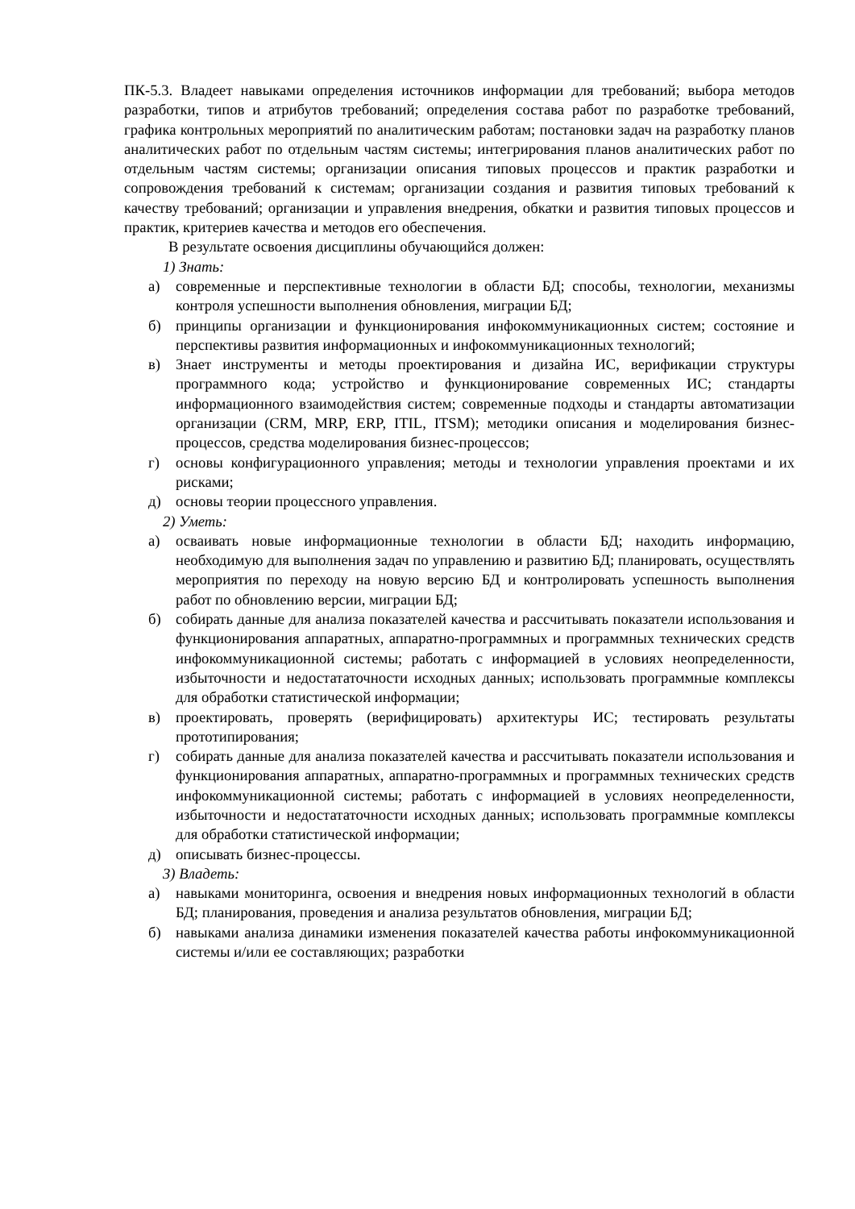ПК-5.3. Владеет навыками определения источников информации для требований; выбора методов разработки, типов и атрибутов требований; определения состава работ по разработке требований, графика контрольных мероприятий по аналитическим работам; постановки задач на разработку планов аналитических работ по отдельным частям системы; интегрирования планов аналитических работ по отдельным частям системы; организации описания типовых процессов и практик разработки и сопровождения требований к системам; организации создания и развития типовых требований к качеству требований; организации и управления внедрения, обкатки и развития типовых процессов и практик, критериев качества и методов его обеспечения.
В результате освоения дисциплины обучающийся должен:
1) Знать:
а) современные и перспективные технологии в области БД; способы, технологии, механизмы контроля успешности выполнения обновления, миграции БД;
б) принципы организации и функционирования инфокоммуникационных систем; состояние и перспективы развития информационных и инфокоммуникационных технологий;
в) Знает инструменты и методы проектирования и дизайна ИС, верификации структуры программного кода; устройство и функционирование современных ИС; стандарты информационного взаимодействия систем; современные подходы и стандарты автоматизации организации (CRM, MRP, ERP, ITIL, ITSM); методики описания и моделирования бизнес-процессов, средства моделирования бизнес-процессов;
г) основы конфигурационного управления; методы и технологии управления проектами и их рисками;
д) основы теории процессного управления.
2) Уметь:
а) осваивать новые информационные технологии в области БД; находить информацию, необходимую для выполнения задач по управлению и развитию БД; планировать, осуществлять мероприятия по переходу на новую версию БД и контролировать успешность выполнения работ по обновлению версии, миграции БД;
б) собирать данные для анализа показателей качества и рассчитывать показатели использования и функционирования аппаратных, аппаратно-программных и программных технических средств инфокоммуникационной системы; работать с информацией в условиях неопределенности, избыточности и недостататочности исходных данных; использовать программные комплексы для обработки статистической информации;
в) проектировать, проверять (верифицировать) архитектуры ИС; тестировать результаты прототипирования;
г) собирать данные для анализа показателей качества и рассчитывать показатели использования и функционирования аппаратных, аппаратно-программных и программных технических средств инфокоммуникационной системы; работать с информацией в условиях неопределенности, избыточности и недостататочности исходных данных; использовать программные комплексы для обработки статистической информации;
д) описывать бизнес-процессы.
3) Владеть:
а) навыками мониторинга, освоения и внедрения новых информационных технологий в области БД; планирования, проведения и анализа результатов обновления, миграции БД;
б) навыками анализа динамики изменения показателей качества работы инфокоммуникационной системы и/или ее составляющих; разработки